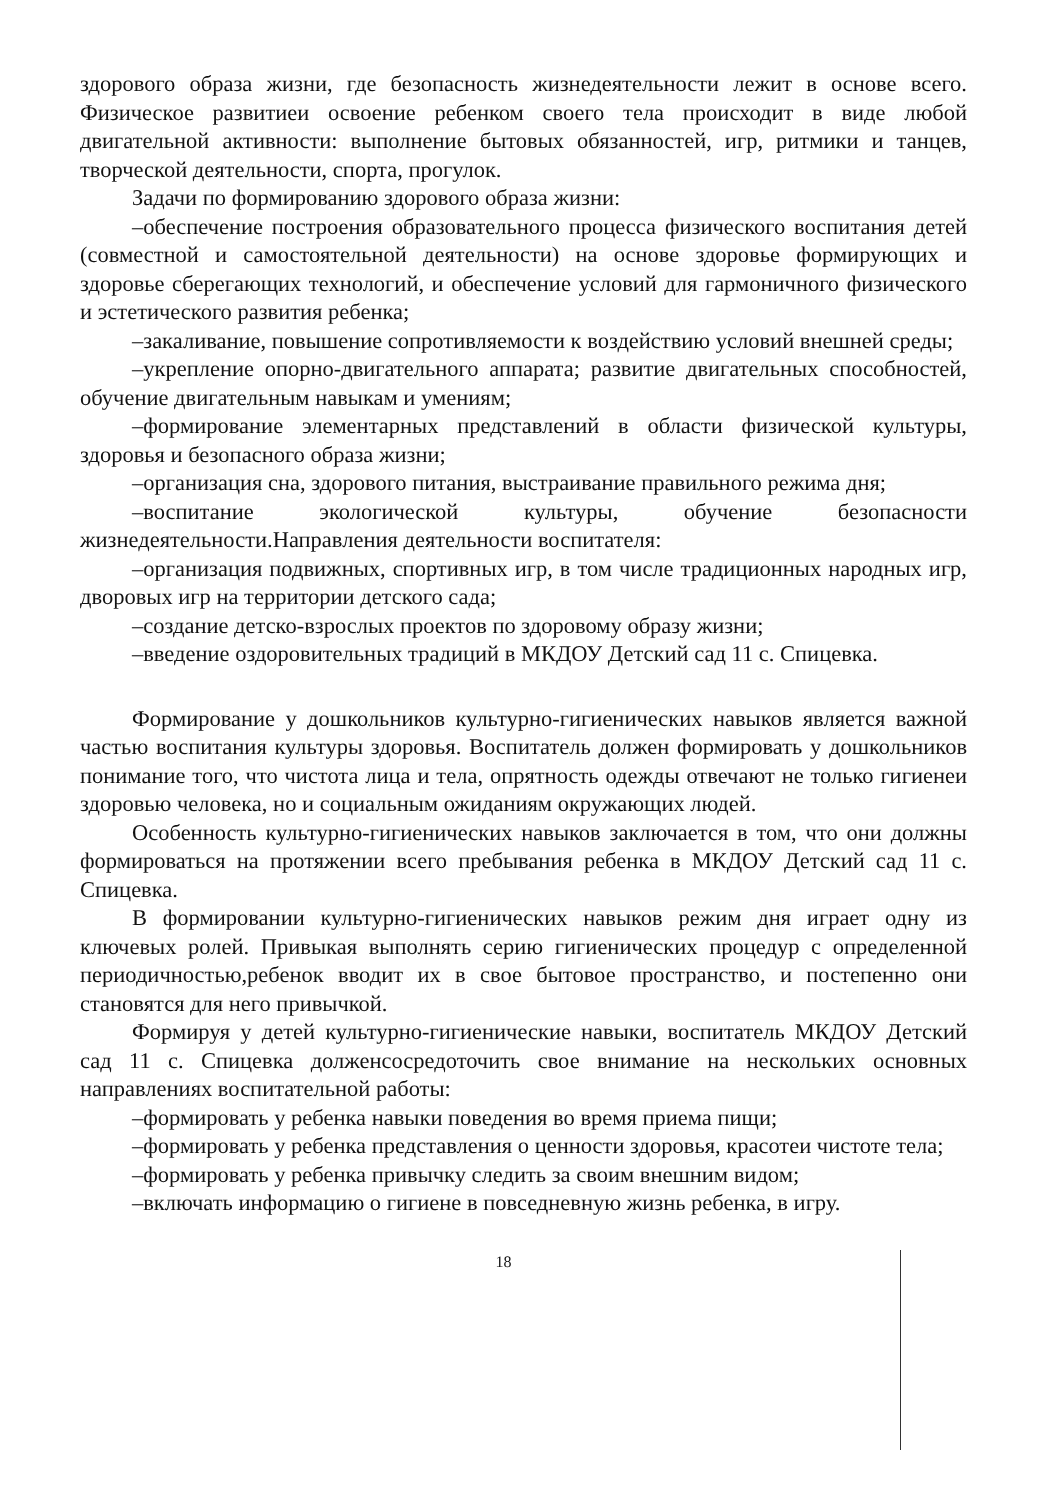здорового образа жизни, где безопасность жизнедеятельности лежит в основе всего. Физическое развитиеи освоение ребенком своего тела происходит в виде любой двигательной активности: выполнение бытовых обязанностей, игр, ритмики и танцев, творческой деятельности, спорта, прогулок.
Задачи по формированию здорового образа жизни:
–обеспечение построения образовательного процесса физического воспитания детей (совместной и самостоятельной деятельности) на основе здоровье формирующих и здоровье сберегающих технологий, и обеспечение условий для гармоничного физического и эстетического развития ребенка;
–закаливание, повышение сопротивляемости к воздействию условий внешней среды;
–укрепление опорно-двигательного аппарата; развитие двигательных способностей, обучение двигательным навыкам и умениям;
–формирование элементарных представлений в области физической культуры, здоровья и безопасного образа жизни;
–организация сна, здорового питания, выстраивание правильного режима дня;
–воспитание экологической культуры, обучение безопасности жизнедеятельности.Направления деятельности воспитателя:
–организация подвижных, спортивных игр, в том числе традиционных народных игр, дворовых игр на территории детского сада;
–создание детско-взрослых проектов по здоровому образу жизни;
–введение оздоровительных традиций в МКДОУ Детский сад 11 с. Спицевка.
Формирование у дошкольников культурно-гигиенических навыков является важной частью воспитания культуры здоровья. Воспитатель должен формировать у дошкольников понимание того, что чистота лица и тела, опрятность одежды отвечают не только гигиенеи здоровью человека, но и социальным ожиданиям окружающих людей.
Особенность культурно-гигиенических навыков заключается в том, что они должны формироваться на протяжении всего пребывания ребенка в МКДОУ Детский сад 11 с. Спицевка.
В формировании культурно-гигиенических навыков режим дня играет одну из ключевых ролей. Привыкая выполнять серию гигиенических процедур с определенной периодичностью,ребенок вводит их в свое бытовое пространство, и постепенно они становятся для него привычкой.
Формируя у детей культурно-гигиенические навыки, воспитатель МКДОУ Детский сад 11 с. Спицевка долженсосредоточить свое внимание на нескольких основных направлениях воспитательной работы:
–формировать у ребенка навыки поведения во время приема пищи;
–формировать у ребенка представления о ценности здоровья, красотеи чистоте тела;
–формировать у ребенка привычку следить за своим внешним видом;
–включать информацию о гигиене в повседневную жизнь ребенка, в игру.
18